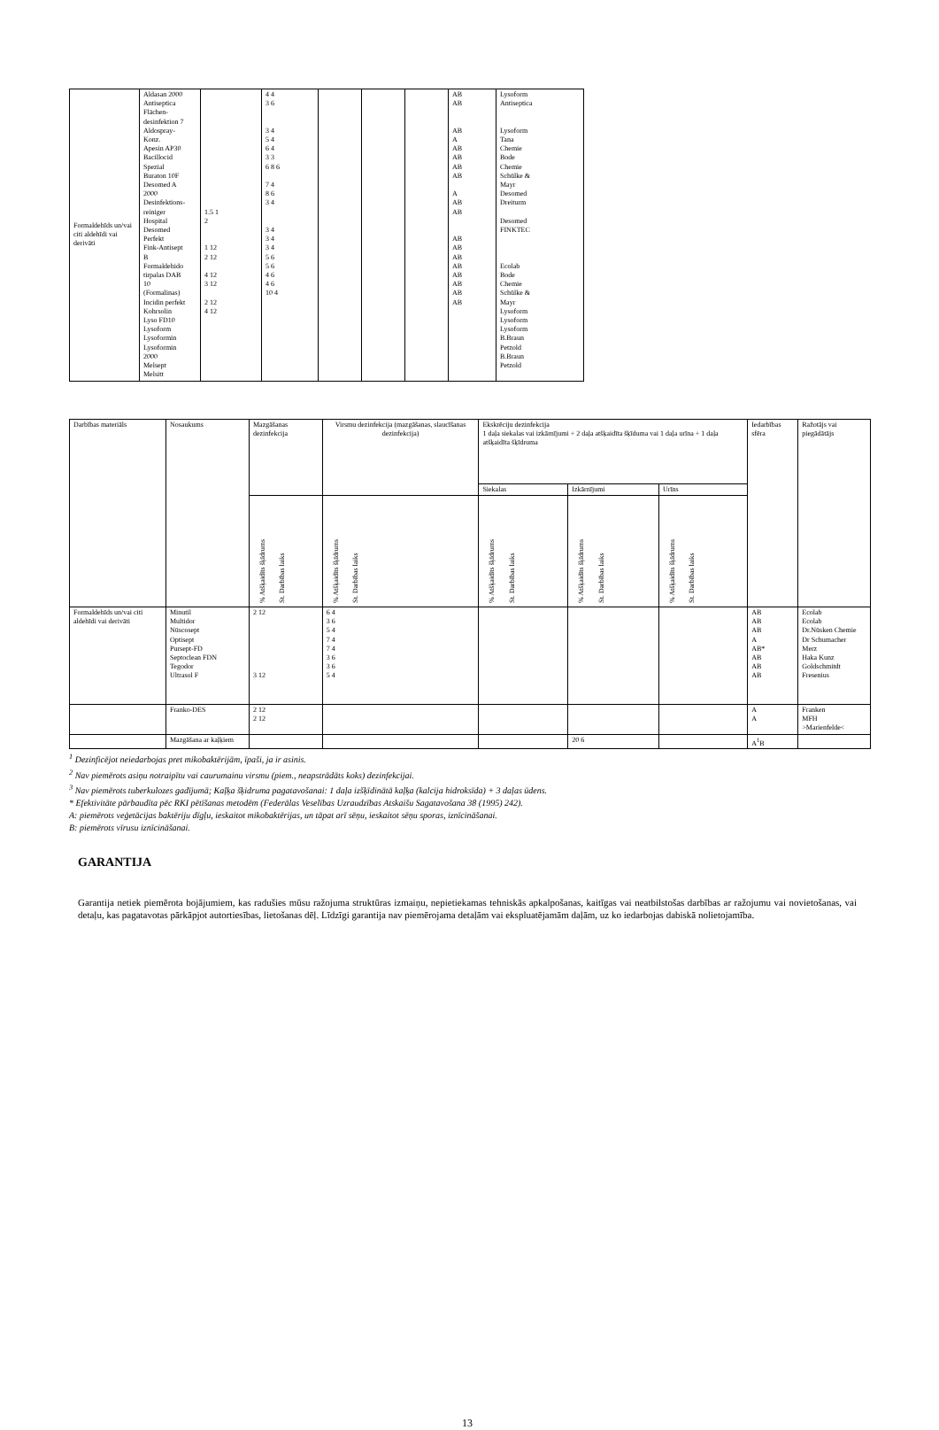| Formaldehīds un/vai citi aldehīdi vai derivāti | Aldasan 2000 Antiseptica Flächen- desinfektion 7 Aldospray- Konz. Apesin AP30 Bacillocid Spezial Buraton 10F Desomed A 2000 Desinfektions- reiniger Hospital Desomed Perfekt Fink-Antisept B Formaldehido tirpalas DAB 10 (Formalinas) Incidin perfekt Kohrsolin Lyso FD10 Lysoform Lysoformin Lysoformin 2000 Melsept Melsitt | 1.5 1 2 1 12 2 12 4 12 3 12 2 12 4 12 | 4 4 3 6 3 4 5 4 6 4 3 3 6 8 6 7 4 8 6 3 4 3 4 3 4 3 4 5 6 5 6 4 6 4 6 10 4 | | | | AB AB AB A AB AB AB AB A AB AB AB AB AB AB AB AB AB AB | Lysoform Antiseptica Lysoform Tana Chemie Bode Chemie Schülke & Mayr Desomed Dreiturm Desomed FINKTEC Ecolab Bode Chemie Schülke & Mayr Lysoform Lysoform Lysoform B.Braun Petzold B.Braun Petzold |
| Darbības materiāls | Nosaukums | Mazgāšanas dezinfekcija | Virsmu dezinfekcija (mazgāšanas, slaucīšanas dezinfekcija) | Ekskrēciju dezinfekcija 1 daļa siekalas vai izkārnījumi + 2 daļa atšķaidīta šķīduma vai 1 daļa urīna + 1 daļa atšķaidīta šķīdruma | | | Iedarbības sfēra | Ražotājs vai piegādātājs |
| --- | --- | --- | --- | --- | --- | --- | --- | --- |
| | | | | Siekalas | Izkārnījumi | Urīns | | |
| | | % Atšķaidīts šķīdrums St. Darbības laiks | % Atšķaidīts šķīdrums St. Darbības laiks | % Atšķaidīts šķīdrums St. Darbības laiks | % Atšķaidīts šķīdrums St. Darbības laiks | % Atšķaidīts šķīdrums St. Darbības laiks | | |
| Formaldehīds un/vai citi aldehīdi vai derivāti | Minutil Multidor Nüscosept Optisept Pursept-FD Septoclean FDN Tegodor Ultrasol F | 2 12 3 12 | 6 4 3 6 5 4 7 4 7 4 3 6 3 6 5 4 | | | | AB AB AB A AB* AB AB AB | Ecolab Ecolab Dr.Nüsken Chemie Dr Schumacher Merz Haka Kunz Goldschmitdt Fresenius |
| | Franko-DES | 2 12 2 12 | | | | | A A | Franken MFH >Marienfelde< |
| | Mazgāšana ar kaļķiem | | | | 20 6 | | A<sup>1</sup>B | |
<sup>1</sup> Dezinficējot neiedarbojas pret mikobaktērijām, īpaši, ja ir asinis.
<sup>2</sup> Nav piemērots asiņu notraipītu vai caurumainu virsmu (piem., neapstrādāts koks) dezinfekcijai.
<sup>3</sup> Nav piemērots tuberkulozes gadījumā; Kaļķa šķidruma pagatavošanai: 1 daļa izšķīdinātā kaļķa (kalcija hidroksīda) + 3 daļas ūdens.
* Efektivitāte pārbaudīta pēc RKI pētīšanas metodēm (Federālas Veselības Uzraudzības Atskaišu Sagatavošana 38 (1995) 242).
A: piemērots veģetācijas baktēriju dīgļu, ieskaitot mikobaktērijas, un tāpat arī sēņu, ieskaitot sēņu sporas, iznīcināšanai.
B: piemērots vīrusu iznīcināšanai.
GARANTIJA
Garantija netiek piemērota bojājumiem, kas radušies mūsu ražojuma struktūras izmaiņu, nepietiekamas tehniskās apkalpošanas, kaitīgas vai neatbilstošas darbības ar ražojumu vai novietošanas, vai detaļu, kas pagatavotas pārkāpjot autortiesības, lietošanas dēļ. Līdzīgi garantija nav piemērojama detaļām vai ekspluatējamām daļām, uz ko iedarbojas dabiskā nolietojamība.
13